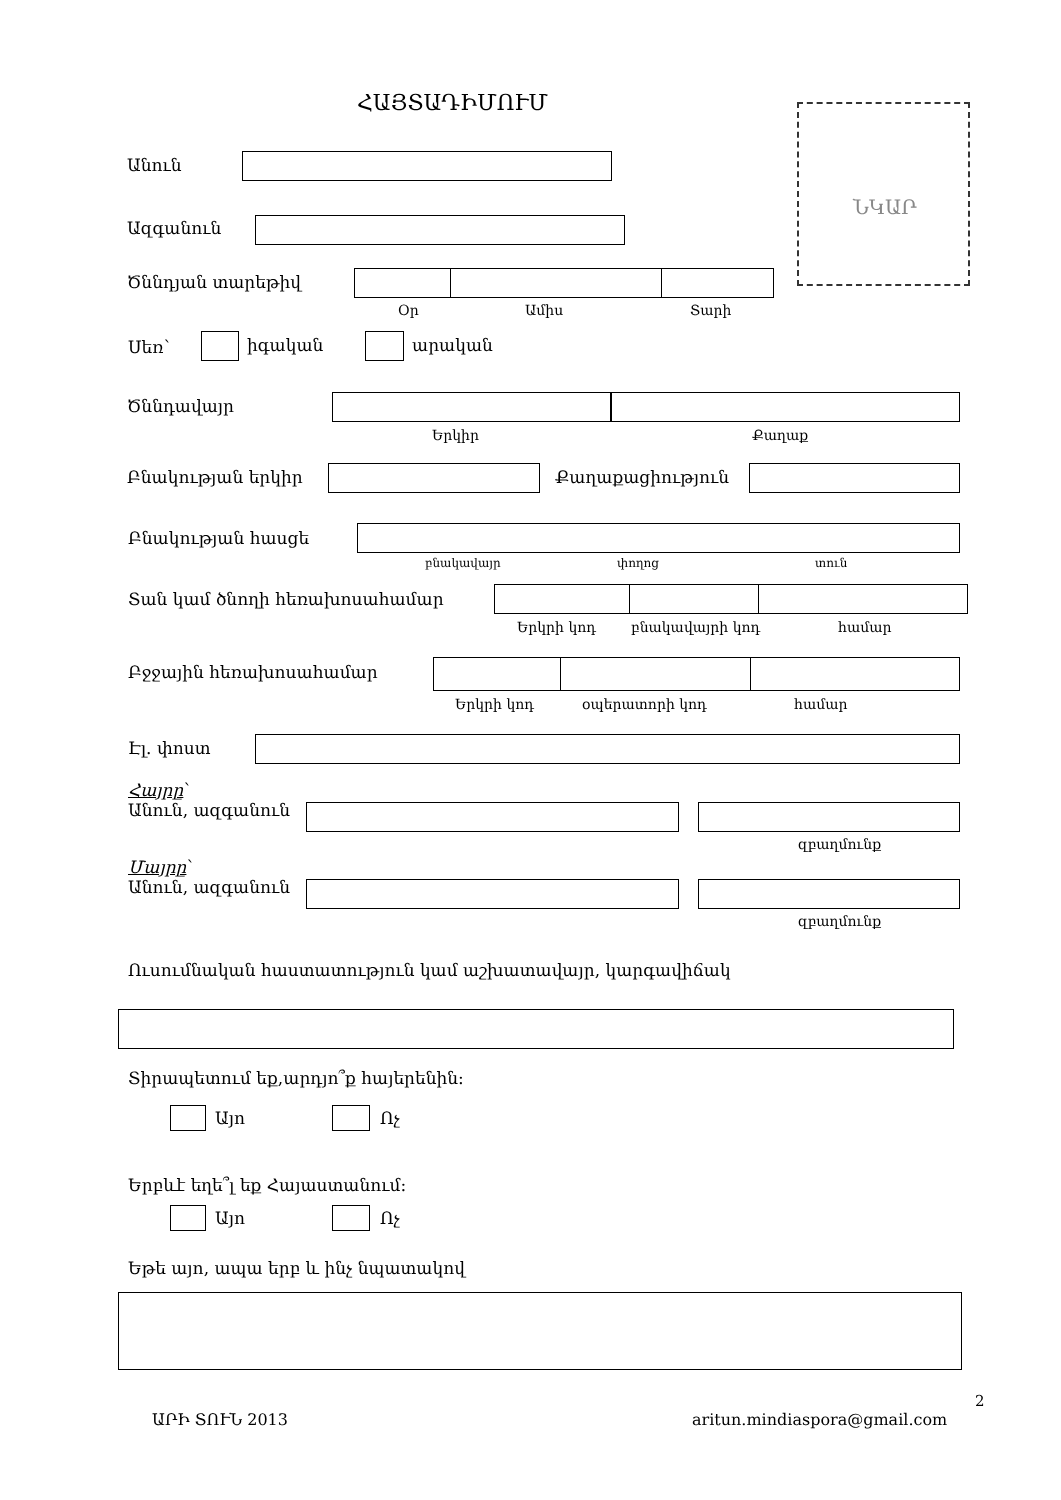ՀԱՅՏԱԴԻՄՈՒՄ
ՆԿԱՐ
Անուն
Ազգանուն
Ծննդյան տարեթիվ
Օր Ամիս Տարի
Սեռ՝ իգական արական
Ծննդավայր
Երկիր Քաղաք
Բնակության երկիր Քաղաքացիություն
Բնակության հասցե
բնակավայր փողոց տուն
Տան կամ ծնողի հեռախոսահամար
Երկրի կոդ բնակավայրի կոդ համար
Բջջային հեռախոսահամար
Երկրի կոդ օպերատորի կոդ համար
Էլ. փոստ
Հայրը՝
Անուն, ազգանուն
զբաղմունք
Մայրը՝
Անուն, ազգանուն
զբաղմունք
Ուսումնական հաստատություն կամ աշխատավայր, կարգավիճակ
Տիրապետում եք,արդյո՞ք հայերենին:
Այո Ոչ
Երբևէ եղե՞լ եք Հայաստանում:
Այո Ոչ
Եթե այո, ապա երբ և ինչ նպատակով
2
ԱՐԻ ՏՈՒՆ 2013 aritun.mindiaspora@gmail.com